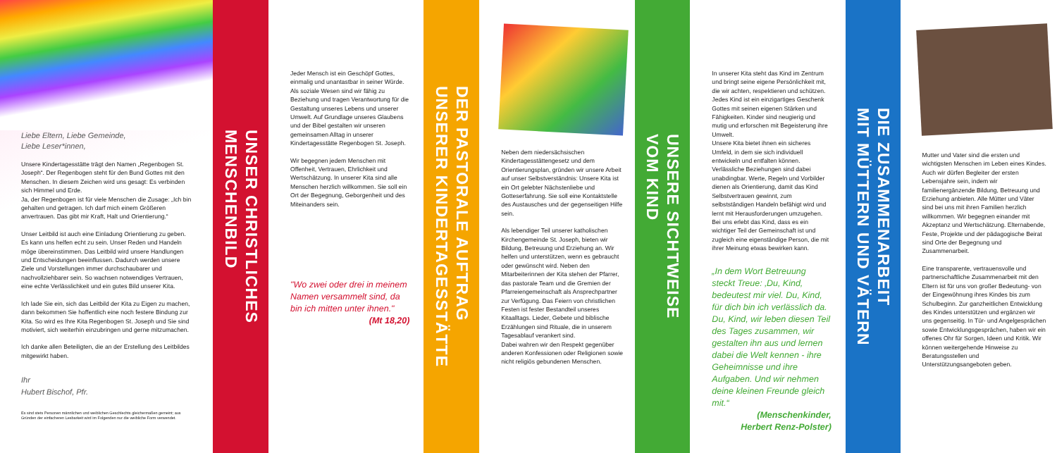Liebe Eltern, Liebe Gemeinde,
Liebe Leser*innen,
Unsere Kindertagesstätte trägt den Namen „Regenbogen St. Joseph“. Der Regenbogen steht für den Bund Gottes mit den Menschen. In diesem Zeichen wird uns gesagt: Es verbinden sich Himmel und Erde.
Ja, der Regenbogen ist für viele Menschen die Zusage: „Ich bin gehalten und getragen. Ich darf mich einem Größeren anvertrauen. Das gibt mir Kraft, Halt und Orientierung.“
Unser Leitbild ist auch eine Einladung Orientierung zu geben. Es kann uns helfen echt zu sein. Unser Reden und Handeln möge übereinstimmen. Das Leitbild wird unsere Handlungen und Entscheidungen beeinflussen. Dadurch werden unsere Ziele und Vorstellungen immer durchschaubarer und nachvollziehbarer sein. So wachsen notwendiges Vertrauen, eine echte Verlässlichkeit und ein gutes Bild unserer Kita.
Ich lade Sie ein, sich das Leitbild der Kita zu Eigen zu machen, dann bekommen Sie hoffentlich eine noch festere Bindung zur Kita. So wird es Ihre Kita Regenbogen St. Joseph und Sie sind motiviert, sich weiterhin einzubringen und gerne mitzumachen.
Ich danke allen Beteiligten, die an der Erstellung des Leitbildes mitgewirkt haben.
Ihr
Hubert Bischof, Pfr.
Es sind stets Personen männlichen und weiblichen Geschlechts gleichermaßen gemeint; aus Gründen der einfacheren Lesbarkeit wird im Folgenden nur die weibliche Form verwendet.
UNSER CHRISTLICHES
MENSCHENBILD
Jeder Mensch ist ein Geschöpf Gottes, einmalig und unantastbar in seiner Würde. Als soziale Wesen sind wir fähig zu Beziehung und tragen Verantwortung für die Gestaltung unseres Lebens und unserer Umwelt. Auf Grundlage unseres Glaubens und der Bibel gestalten wir unseren gemeinsamen Alltag in unserer Kindertagesstätte Regenbogen St. Joseph.
Wir begegnen jedem Menschen mit Offenheit, Vertrauen, Ehrlichkeit und Wertschätzung. In unserer Kita sind alle Menschen herzlich willkommen. Sie soll ein Ort der Begegnung, Geborgenheit und des Miteinanders sein.
"Wo zwei oder drei in meinem Namen versammelt sind, da bin ich mitten unter ihnen."
(Mt 18,20)
DER PASTORALE AUFTRAG
UNSERER KINDERTAGESSTÄTTE
Neben dem niedersächsischen Kindertagesstättengesetz und dem Orientierungsplan, gründen wir unsere Arbeit auf unser Selbstverständnis: Unsere Kita ist ein Ort gelebter Nächstenliebe und Gotteserfahrung. Sie soll eine Kontaktstelle des Austausches und der gegenseitigen Hilfe sein.
Als lebendiger Teil unserer katholischen Kirchengemeinde St. Joseph, bieten wir Bildung, Betreuung und Erziehung an. Wir helfen und unterstützen, wenn es gebraucht oder gewünscht wird. Neben den Mitarbeiterinnen der Kita stehen der Pfarrer, das pastorale Team und die Gremien der Pfarreiengemeinschaft als Ansprechpartner zur Verfügung. Das Feiern von christlichen Festen ist fester Bestandteil unseres Kitaalltags. Lieder, Gebete und biblische Erzählungen sind Rituale, die in unserem Tagesablauf verankert sind.
Dabei wahren wir den Respekt gegenüber anderen Konfessionen oder Religionen sowie nicht religiös gebundenen Menschen.
UNSERE SICHTWEISE
VOM KIND
In unserer Kita steht das Kind im Zentrum und bringt seine eigene Persönlichkeit mit, die wir achten, respektieren und schützen. Jedes Kind ist ein einzigartiges Geschenk Gottes mit seinen eigenen Stärken und Fähigkeiten. Kinder sind neugierig und mutig und erforschen mit Begeisterung ihre Umwelt.
Unsere Kita bietet ihnen ein sicheres Umfeld, in dem sie sich individuell entwickeln und entfalten können. Verlässliche Beziehungen sind dabei unabdingbar. Werte, Regeln und Vorbilder dienen als Orientierung, damit das Kind Selbstvertrauen gewinnt, zum selbstständigen Handeln befähigt wird und lernt mit Herausforderungen umzugehen. Bei uns erlebt das Kind, dass es ein wichtiger Teil der Gemeinschaft ist und zugleich eine eigenständige Person, die mit ihrer Meinung etwas bewirken kann.
„In dem Wort Betreuung steckt Treue: ‚Du, Kind, bedeutest mir viel. Du, Kind, für dich bin ich verlässlich da. Du, Kind, wir leben diesen Teil des Tages zusammen, wir gestalten ihn aus und lernen dabei die Welt kennen - ihre Geheimnisse und ihre Aufgaben. Und wir nehmen deine kleinen Freunde gleich mit.“(Menschenkinder,
Herbert Renz-Polster)
DIE ZUSAMMENARBEIT
MIT MÜTTERN UND VÄTERN
Mutter und Vater sind die ersten und wichtigsten Menschen im Leben eines Kindes. Auch wir dürfen Begleiter der ersten Lebensjahre sein, indem wir familienergänzende Bildung, Betreuung und Erziehung anbieten. Alle Mütter und Väter sind bei uns mit ihren Familien herzlich willkommen. Wir begegnen einander mit Akzeptanz und Wertschätzung. Elternabende, Feste, Projekte und der pädagogische Beirat sind Orte der Begegnung und Zusammenarbeit.
Eine transparente, vertrauensvolle und partnerschaftliche Zusammenarbeit mit den Eltern ist für uns von großer Bedeutung- von der Eingewöhnung ihres Kindes bis zum Schulbeginn. Zur ganzheitlichen Entwicklung des Kindes unterstützen und ergänzen wir uns gegenseitig. In Tür- und Angelgesprächen sowie Entwicklungsgesprächen, haben wir ein offenes Ohr für Sorgen, Ideen und Kritik. Wir können weitergehende Hinweise zu Beratungsstellen und Unterstützungsangeboten geben.